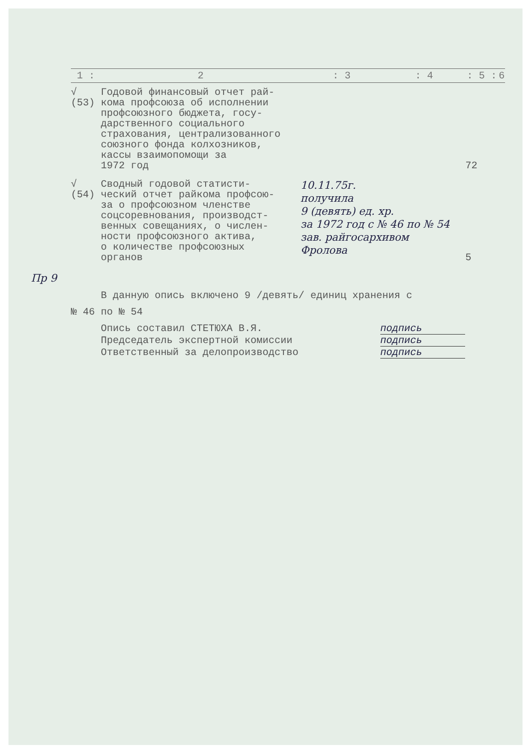| 1 : | 2 | : 3 | : 4 | : 5 : | 6 |
| --- | --- | --- | --- | --- | --- |
| √ (53) | Годовой финансовый отчет рай- кома профсоюза об исполнении профсоюзного бюджета, госу- дарственного социального страхования, централизованного союзного фонда колхозников, кассы взаимопомощи за 1972 год | | | 72 | |
| √ (54) | Сводный годовой статисти- ческий отчет райкома профсою- за о профсоюзном членстве соцсоревнования, производст- венных совещаниях, о числен- ности профсоюзного актива, о количестве профсоюзных органов | 10.11.75г. получила 9 (девять) ед. хр. за 1972 год с № 46 по № 54 зав. райгосархивом Фролова | | 5 | |
Пр 9
В данную опись включено 9 /девять/ единиц хранения с
№ 46 по № 54
Опись составил СТЕТЮХА В.Я. подпись
Председатель экспертной комиссии подпись
Ответственный за делопроизводство подпись